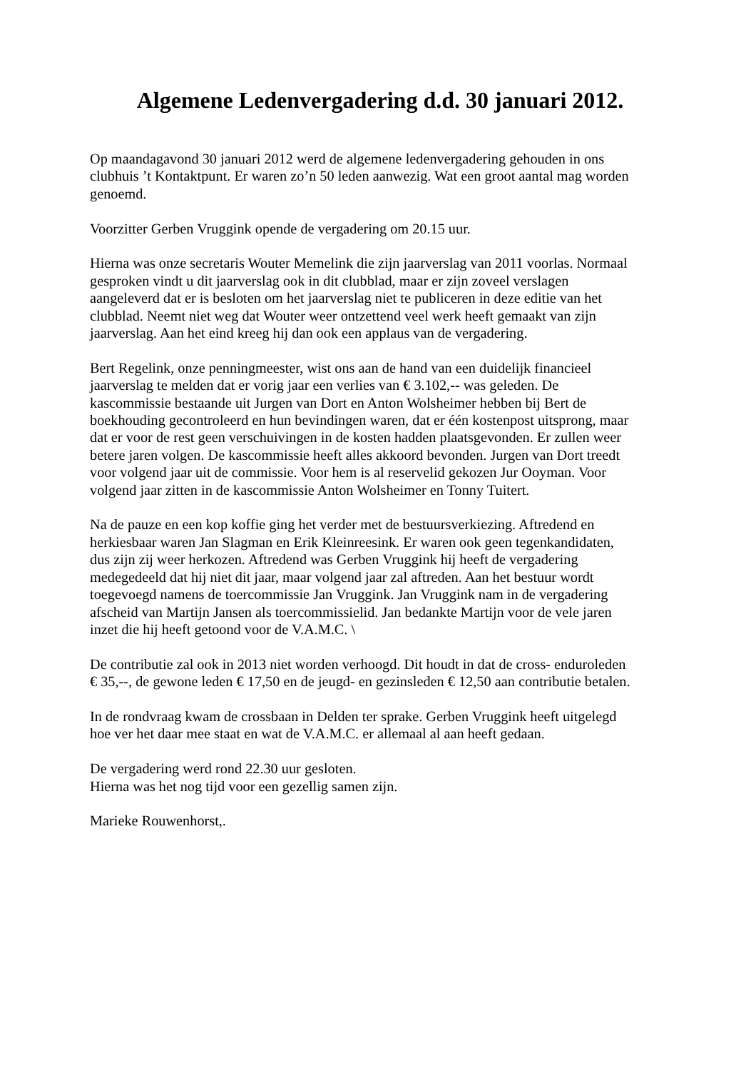Algemene Ledenvergadering d.d. 30 januari 2012.
Op maandagavond 30 januari 2012 werd de algemene ledenvergadering gehouden in ons
clubhuis ’t Kontaktpunt. Er waren zo’n 50 leden aanwezig. Wat een groot aantal mag worden
genoemd.
Voorzitter Gerben Vruggink opende de vergadering om 20.15 uur.
Hierna was onze secretaris Wouter Memelink die zijn jaarverslag van 2011 voorlas. Normaal
gesproken vindt u dit jaarverslag ook in dit clubblad, maar er zijn zoveel verslagen
aangeleverd dat er is besloten om het jaarverslag niet te publiceren in deze editie van het
clubblad. Neemt niet weg dat Wouter weer ontzettend veel werk heeft gemaakt van zijn
jaarverslag. Aan het eind kreeg hij dan ook een applaus van de vergadering.
Bert Regelink, onze penningmeester, wist ons aan de hand van een duidelijk financieel
jaarverslag te melden dat er vorig jaar een verlies van € 3.102,-- was geleden. De
kascommissie bestaande uit Jurgen van Dort en Anton Wolsheimer hebben bij Bert de
boekhouding gecontroleerd en hun bevindingen waren, dat er één kostenpost uitsprong, maar
dat er voor de rest geen verschuivingen in de kosten hadden plaatsgevonden. Er zullen weer
betere jaren volgen. De kascommissie heeft alles akkoord bevonden. Jurgen van Dort treedt
voor volgend jaar uit de commissie. Voor hem is al reservelid gekozen Jur Ooyman. Voor
volgend jaar zitten in de kascommissie Anton Wolsheimer en Tonny Tuitert.
Na de pauze en een kop koffie ging het verder met de bestuursverkiezing. Aftredend en
herkiesbaar waren Jan Slagman en Erik Kleinreesink. Er waren ook geen tegenkandidaten,
dus zijn zij weer herkozen. Aftredend was Gerben Vruggink hij heeft de vergadering
medegedeeld dat hij niet dit jaar, maar volgend jaar zal aftreden. Aan het bestuur wordt
toegevoegd namens de toercommissie Jan Vruggink. Jan Vruggink nam in de vergadering
afscheid van Martijn Jansen als toercommissielid. Jan bedankte Martijn voor de vele jaren
inzet die hij heeft getoond voor de V.A.M.C. \
De contributie zal ook in 2013 niet worden verhoogd. Dit houdt in dat de cross- enduroleden
€ 35,--, de gewone leden € 17,50 en de jeugd- en gezinsleden € 12,50 aan contributie betalen.
In de rondvraag kwam de crossbaan in Delden ter sprake. Gerben Vruggink heeft uitgelegd
hoe ver het daar mee staat en wat de V.A.M.C. er allemaal al aan heeft gedaan.
De vergadering werd rond 22.30 uur gesloten.
Hierna was het nog tijd voor een gezellig samen zijn.
Marieke Rouwenhorst,.